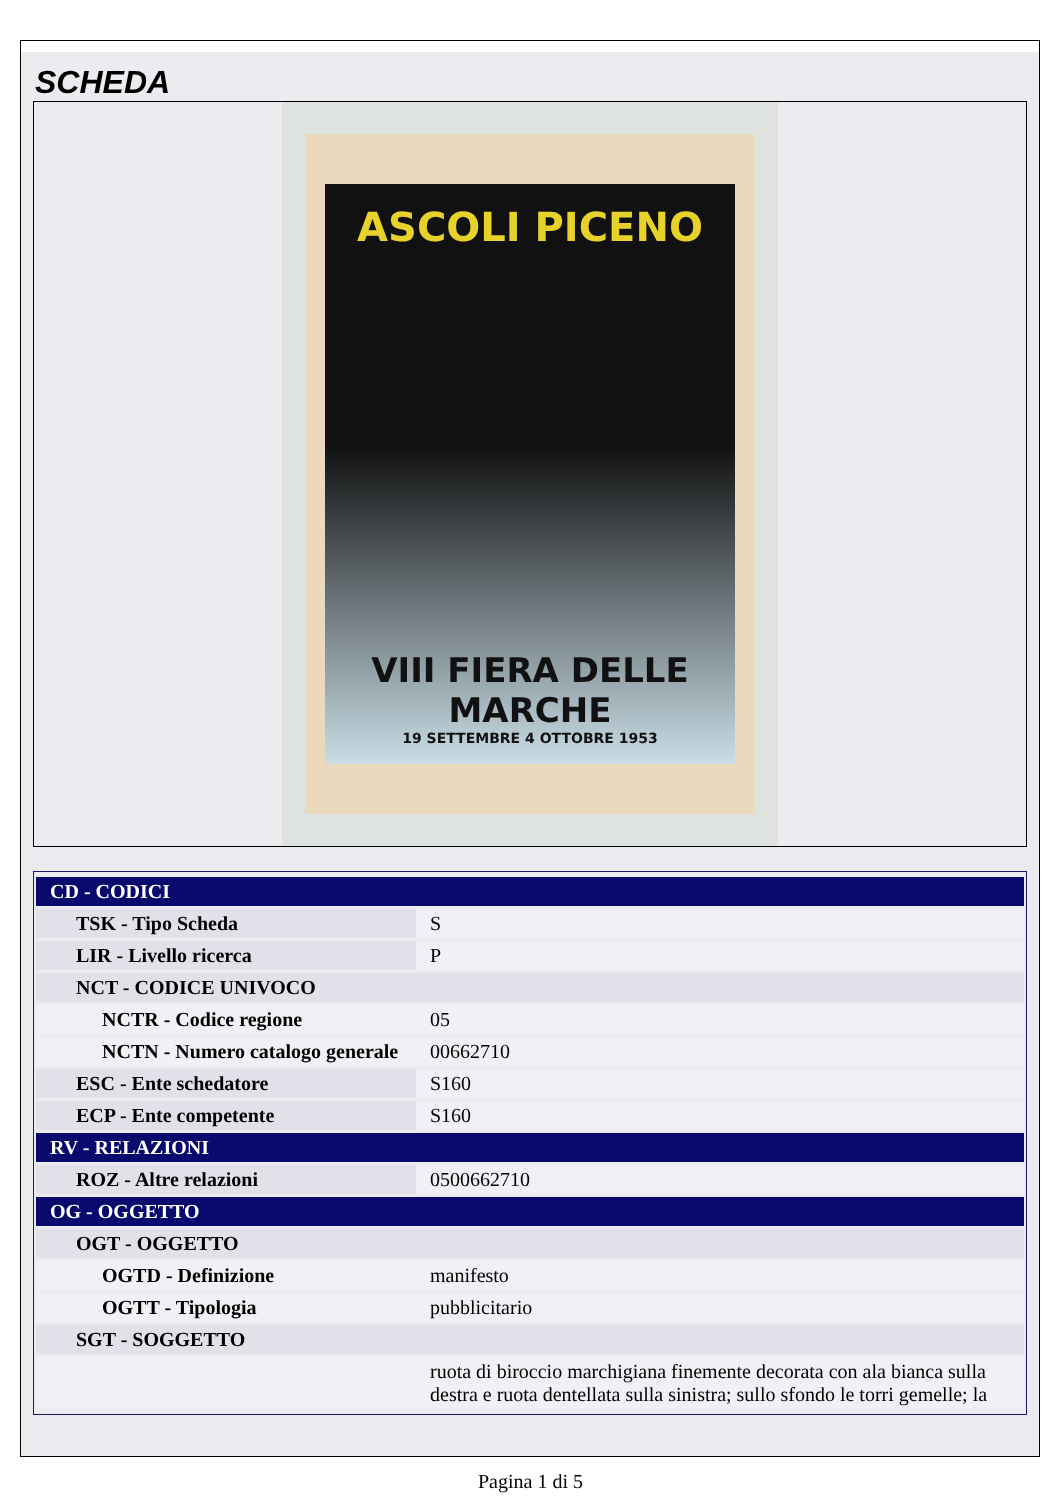SCHEDA
ASCOLI PICENO
VIII FIERA DELLE MARCHE
19 SETTEMBRE 4 OTTOBRE 1953
| CD - CODICI | |
| TSK - Tipo Scheda | S |
| LIR - Livello ricerca | P |
| NCT - CODICE UNIVOCO | |
| NCTR - Codice regione | 05 |
| NCTN - Numero catalogo generale | 00662710 |
| ESC - Ente schedatore | S160 |
| ECP - Ente competente | S160 |
| RV - RELAZIONI | |
| ROZ - Altre relazioni | 0500662710 |
| OG - OGGETTO | |
| OGT - OGGETTO | |
| OGTD - Definizione | manifesto |
| OGTT - Tipologia | pubblicitario |
| SGT - SOGGETTO | |
| | ruota di biroccio marchigiana finemente decorata con ala bianca sulla destra e ruota dentellata sulla sinistra; sullo sfondo le torri gemelle; la |
Pagina 1 di 5